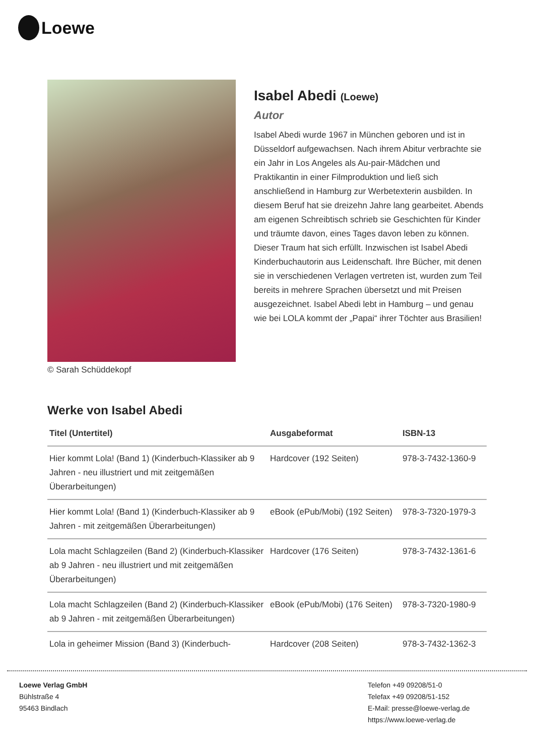Loewe
© Sarah Schüddekopf
Isabel Abedi (Loewe)
Autor
Isabel Abedi wurde 1967 in München geboren und ist in Düsseldorf aufgewachsen. Nach ihrem Abitur verbrachte sie ein Jahr in Los Angeles als Au-pair-Mädchen und Praktikantin in einer Filmproduktion und ließ sich anschließend in Hamburg zur Werbetexterin ausbilden. In diesem Beruf hat sie dreizehn Jahre lang gearbeitet. Abends am eigenen Schreibtisch schrieb sie Geschichten für Kinder und träumte davon, eines Tages davon leben zu können. Dieser Traum hat sich erfüllt. Inzwischen ist Isabel Abedi Kinderbuchautorin aus Leidenschaft. Ihre Bücher, mit denen sie in verschiedenen Verlagen vertreten ist, wurden zum Teil bereits in mehrere Sprachen übersetzt und mit Preisen ausgezeichnet. Isabel Abedi lebt in Hamburg – und genau wie bei LOLA kommt der „Papai“ ihrer Töchter aus Brasilien!
Werke von Isabel Abedi
| Titel (Untertitel) | Ausgabeformat | ISBN-13 |
| --- | --- | --- |
| Hier kommt Lola! (Band 1) (Kinderbuch-Klassiker ab 9 Jahren - neu illustriert und mit zeitgemäßen Überarbeitungen) | Hardcover (192 Seiten) | 978-3-7432-1360-9 |
| Hier kommt Lola! (Band 1) (Kinderbuch-Klassiker ab 9 Jahren - mit zeitgemäßen Überarbeitungen) | eBook (ePub/Mobi) (192 Seiten) | 978-3-7320-1979-3 |
| Lola macht Schlagzeilen (Band 2) (Kinderbuch-Klassiker ab 9 Jahren - neu illustriert und mit zeitgemäßen Überarbeitungen) | Hardcover (176 Seiten) | 978-3-7432-1361-6 |
| Lola macht Schlagzeilen (Band 2) (Kinderbuch-Klassiker ab 9 Jahren - mit zeitgemäßen Überarbeitungen) | eBook (ePub/Mobi) (176 Seiten) | 978-3-7320-1980-9 |
| Lola in geheimer Mission (Band 3) (Kinderbuch- | Hardcover (208 Seiten) | 978-3-7432-1362-3 |
Loewe Verlag GmbH
Bühlstraße 4
95463 Bindlach
Telefon +49 09208/51-0
Telefax +49 09208/51-152
E-Mail: presse@loewe-verlag.de
https://www.loewe-verlag.de